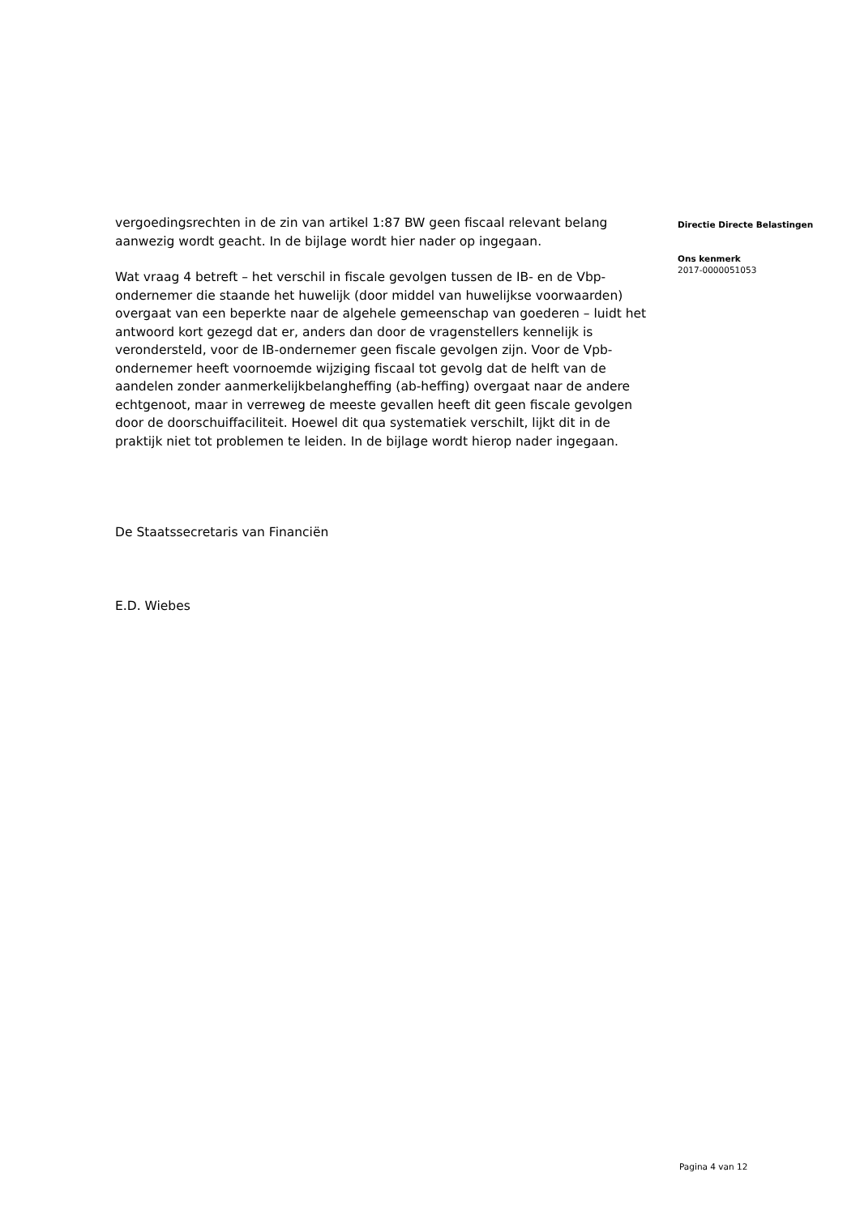vergoedingsrechten in de zin van artikel 1:87 BW geen fiscaal relevant belang aanwezig wordt geacht. In de bijlage wordt hier nader op ingegaan.
Wat vraag 4 betreft – het verschil in fiscale gevolgen tussen de IB- en de Vbp-ondernemer die staande het huwelijk (door middel van huwelijkse voorwaarden) overgaat van een beperkte naar de algehele gemeenschap van goederen – luidt het antwoord kort gezegd dat er, anders dan door de vragenstellers kennelijk is verondersteld, voor de IB-ondernemer geen fiscale gevolgen zijn. Voor de Vpb-ondernemer heeft voornoemde wijziging fiscaal tot gevolg dat de helft van de aandelen zonder aanmerkelijkbelangheffing (ab-heffing) overgaat naar de andere echtgenoot, maar in verreweg de meeste gevallen heeft dit geen fiscale gevolgen door de doorschuiffaciliteit. Hoewel dit qua systematiek verschilt, lijkt dit in de praktijk niet tot problemen te leiden. In de bijlage wordt hierop nader ingegaan.
De Staatssecretaris van Financiën
E.D. Wiebes
Directie Directe Belastingen
Ons kenmerk
2017-0000051053
Pagina 4 van 12